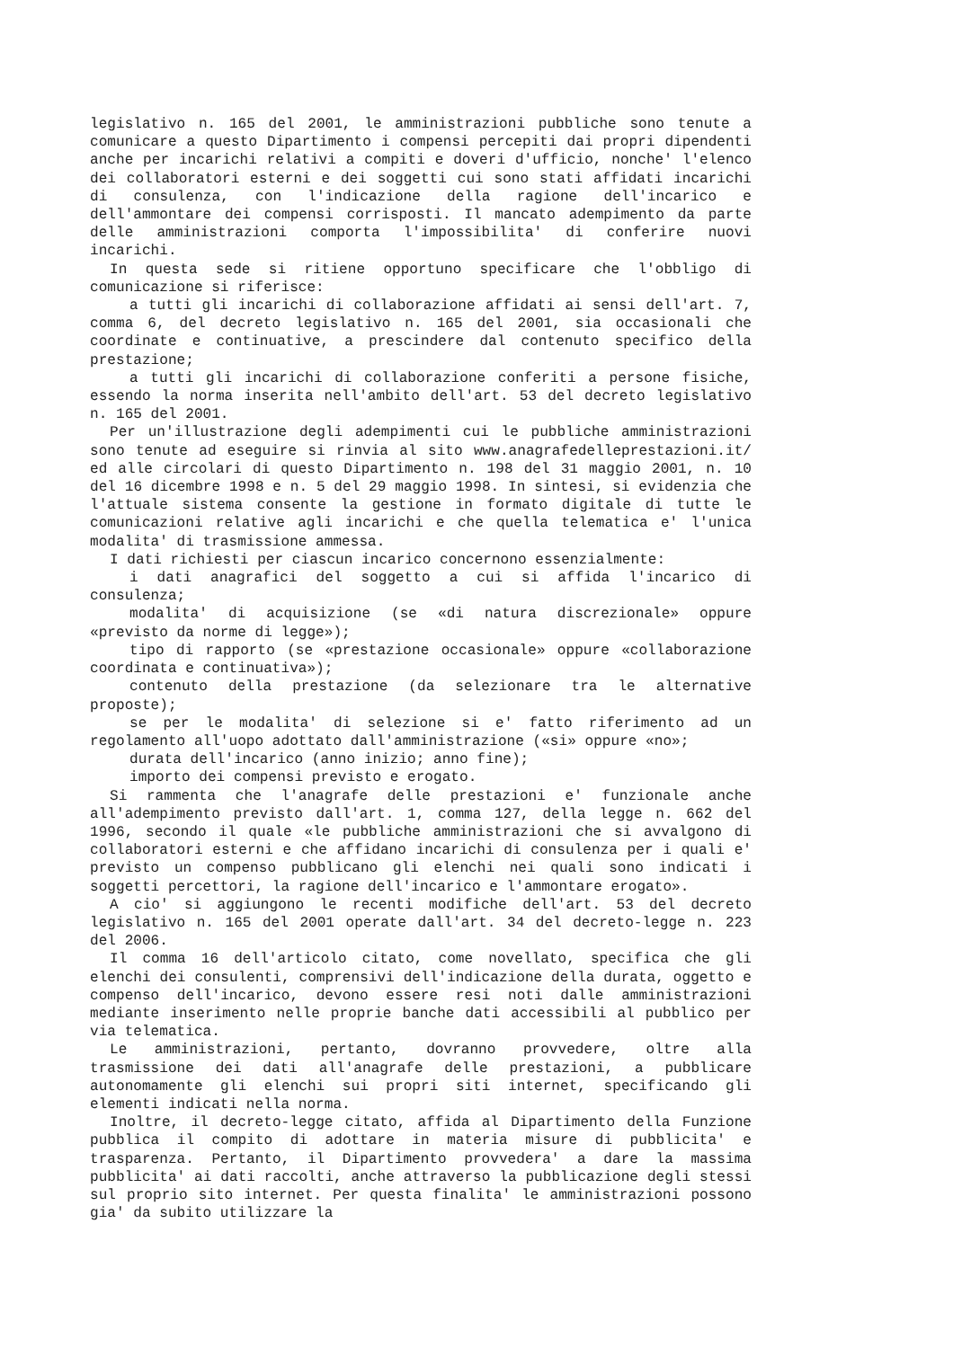legislativo n. 165 del 2001, le amministrazioni pubbliche sono tenute a comunicare a questo Dipartimento i compensi percepiti dai propri dipendenti anche per incarichi relativi a compiti e doveri d'ufficio, nonche' l'elenco dei collaboratori esterni e dei soggetti cui sono stati affidati incarichi di consulenza, con l'indicazione della ragione dell'incarico e dell'ammontare dei compensi corrisposti. Il mancato adempimento da parte delle amministrazioni comporta l'impossibilita' di conferire nuovi incarichi.
In questa sede si ritiene opportuno specificare che l'obbligo di comunicazione si riferisce:
a tutti gli incarichi di collaborazione affidati ai sensi dell'art. 7, comma 6, del decreto legislativo n. 165 del 2001, sia occasionali che coordinate e continuative, a prescindere dal contenuto specifico della prestazione;
a tutti gli incarichi di collaborazione conferiti a persone fisiche, essendo la norma inserita nell'ambito dell'art. 53 del decreto legislativo n. 165 del 2001.
Per un'illustrazione degli adempimenti cui le pubbliche amministrazioni sono tenute ad eseguire si rinvia al sito www.anagrafedelleprestazioni.it/ ed alle circolari di questo Dipartimento n. 198 del 31 maggio 2001, n. 10 del 16 dicembre 1998 e n. 5 del 29 maggio 1998. In sintesi, si evidenzia che l'attuale sistema consente la gestione in formato digitale di tutte le comunicazioni relative agli incarichi e che quella telematica e' l'unica modalita' di trasmissione ammessa.
I dati richiesti per ciascun incarico concernono essenzialmente:
i dati anagrafici del soggetto a cui si affida l'incarico di consulenza;
modalita' di acquisizione (se «di natura discrezionale» oppure «previsto da norme di legge»);
tipo di rapporto (se «prestazione occasionale» oppure «collaborazione coordinata e continuativa»);
contenuto della prestazione (da selezionare tra le alternative proposte);
se per le modalita' di selezione si e' fatto riferimento ad un regolamento all'uopo adottato dall'amministrazione («si» oppure «no»;
durata dell'incarico (anno inizio; anno fine);
importo dei compensi previsto e erogato.
Si rammenta che l'anagrafe delle prestazioni e' funzionale anche all'adempimento previsto dall'art. 1, comma 127, della legge n. 662 del 1996, secondo il quale «le pubbliche amministrazioni che si avvalgono di collaboratori esterni e che affidano incarichi di consulenza per i quali e' previsto un compenso pubblicano gli elenchi nei quali sono indicati i soggetti percettori, la ragione dell'incarico e l'ammontare erogato».
A cio' si aggiungono le recenti modifiche dell'art. 53 del decreto legislativo n. 165 del 2001 operate dall'art. 34 del decreto-legge n. 223 del 2006.
Il comma 16 dell'articolo citato, come novellato, specifica che gli elenchi dei consulenti, comprensivi dell'indicazione della durata, oggetto e compenso dell'incarico, devono essere resi noti dalle amministrazioni mediante inserimento nelle proprie banche dati accessibili al pubblico per via telematica.
Le amministrazioni, pertanto, dovranno provvedere, oltre alla trasmissione dei dati all'anagrafe delle prestazioni, a pubblicare autonomamente gli elenchi sui propri siti internet, specificando gli elementi indicati nella norma.
Inoltre, il decreto-legge citato, affida al Dipartimento della Funzione pubblica il compito di adottare in materia misure di pubblicita' e trasparenza. Pertanto, il Dipartimento provvedera' a dare la massima pubblicita' ai dati raccolti, anche attraverso la pubblicazione degli stessi sul proprio sito internet. Per questa finalita' le amministrazioni possono gia' da subito utilizzare la